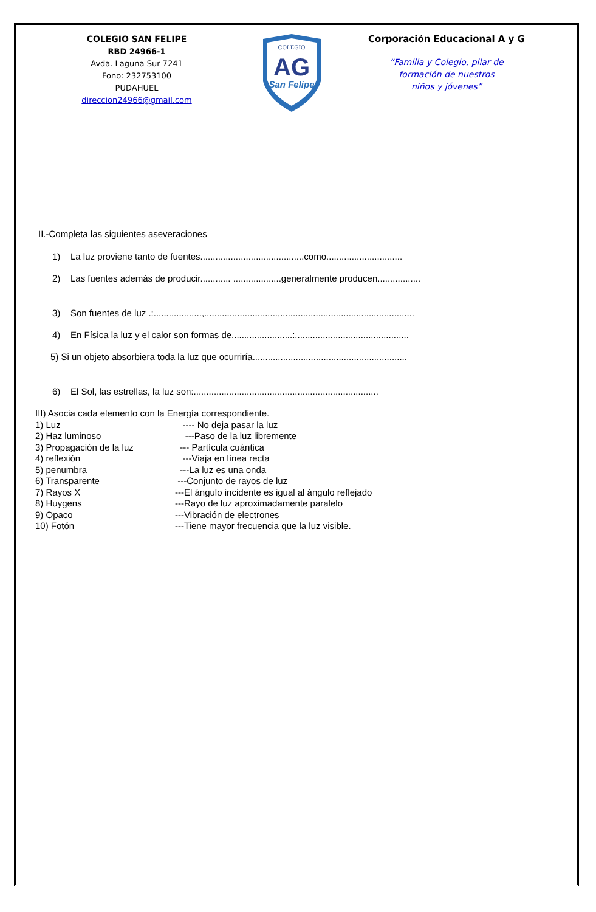COLEGIO SAN FELIPE
RBD 24966-1
Avda. Laguna Sur 7241
Fono: 232753100
PUDAHUEL
direccion24966@gmail.com
COLEGIO
AG
San Felipe
Corporación Educacional A y G
“Familia y Colegio, pilar de
formación de nuestros
niños y jóvenes”
II.-Completa las siguientes aseveraciones
1) La luz proviene tanto de fuentes.........................................como..............................
2) Las fuentes además de producir............ ...................generalmente producen.................
3) Son fuentes de luz .:...................,.............................,.....................................................
4) En Física la luz y el calor son formas de........................:.............................................
5) Si un objeto absorbiera toda la luz que ocurriría.............................................................
6) El Sol, las estrellas, la luz son:.........................................................................
III) Asocia cada elemento con la Energía correspondiente.
1) Luz ---- No deja pasar la luz
2) Haz luminoso ---Paso de la luz libremente
3) Propagación de la luz --- Partícula cuántica
4) reflexión ---Viaja en línea recta
5) penumbra ---La luz es una onda
6) Transparente ---Conjunto de rayos de luz
7) Rayos X ---El ángulo incidente es igual al ángulo reflejado
8) Huygens ---Rayo de luz aproximadamente paralelo
9) Opaco ---Vibración de electrones
10) Fotón ---Tiene mayor frecuencia que la luz visible.